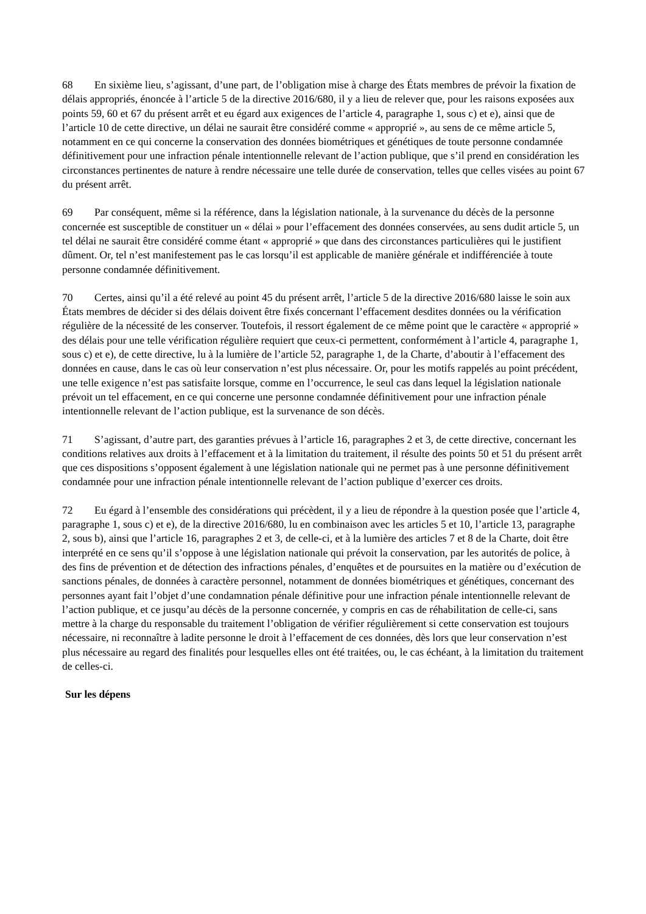68 En sixième lieu, s’agissant, d’une part, de l’obligation mise à charge des États membres de prévoir la fixation de délais appropriés, énoncée à l’article 5 de la directive 2016/680, il y a lieu de relever que, pour les raisons exposées aux points 59, 60 et 67 du présent arrêt et eu égard aux exigences de l’article 4, paragraphe 1, sous c) et e), ainsi que de l’article 10 de cette directive, un délai ne saurait être considéré comme « approprié », au sens de ce même article 5, notamment en ce qui concerne la conservation des données biométriques et génétiques de toute personne condamnée définitivement pour une infraction pénale intentionnelle relevant de l’action publique, que s’il prend en considération les circonstances pertinentes de nature à rendre nécessaire une telle durée de conservation, telles que celles visées au point 67 du présent arrêt.
69 Par conséquent, même si la référence, dans la législation nationale, à la survenance du décès de la personne concernée est susceptible de constituer un « délai » pour l’effacement des données conservées, au sens dudit article 5, un tel délai ne saurait être considéré comme étant « approprié » que dans des circonstances particulières qui le justifient dûment. Or, tel n’est manifestement pas le cas lorsqu’il est applicable de manière générale et indifférenciée à toute personne condamnée définitivement.
70 Certes, ainsi qu’il a été relevé au point 45 du présent arrêt, l’article 5 de la directive 2016/680 laisse le soin aux États membres de décider si des délais doivent être fixés concernant l’effacement desdites données ou la vérification régulière de la nécessité de les conserver. Toutefois, il ressort également de ce même point que le caractère « approprié » des délais pour une telle vérification régulière requiert que ceux-ci permettent, conformément à l’article 4, paragraphe 1, sous c) et e), de cette directive, lu à la lumière de l’article 52, paragraphe 1, de la Charte, d’aboutir à l’effacement des données en cause, dans le cas où leur conservation n’est plus nécessaire. Or, pour les motifs rappelés au point précédent, une telle exigence n’est pas satisfaite lorsque, comme en l’occurrence, le seul cas dans lequel la législation nationale prévoit un tel effacement, en ce qui concerne une personne condamnée définitivement pour une infraction pénale intentionnelle relevant de l’action publique, est la survenance de son décès.
71 S’agissant, d’autre part, des garanties prévues à l’article 16, paragraphes 2 et 3, de cette directive, concernant les conditions relatives aux droits à l’effacement et à la limitation du traitement, il résulte des points 50 et 51 du présent arrêt que ces dispositions s’opposent également à une législation nationale qui ne permet pas à une personne définitivement condamnée pour une infraction pénale intentionnelle relevant de l’action publique d’exercer ces droits.
72 Eu égard à l’ensemble des considérations qui précèdent, il y a lieu de répondre à la question posée que l’article 4, paragraphe 1, sous c) et e), de la directive 2016/680, lu en combinaison avec les articles 5 et 10, l’article 13, paragraphe 2, sous b), ainsi que l’article 16, paragraphes 2 et 3, de celle-ci, et à la lumière des articles 7 et 8 de la Charte, doit être interprété en ce sens qu’il s’oppose à une législation nationale qui prévoit la conservation, par les autorités de police, à des fins de prévention et de détection des infractions pénales, d’enquêtes et de poursuites en la matière ou d’exécution de sanctions pénales, de données à caractère personnel, notamment de données biométriques et génétiques, concernant des personnes ayant fait l’objet d’une condamnation pénale définitive pour une infraction pénale intentionnelle relevant de l’action publique, et ce jusqu’au décès de la personne concernée, y compris en cas de réhabilitation de celle-ci, sans mettre à la charge du responsable du traitement l’obligation de vérifier régulièrement si cette conservation est toujours nécessaire, ni reconnaître à ladite personne le droit à l’effacement de ces données, dès lors que leur conservation n’est plus nécessaire au regard des finalités pour lesquelles elles ont été traitées, ou, le cas échéant, à la limitation du traitement de celles-ci.
Sur les dépens